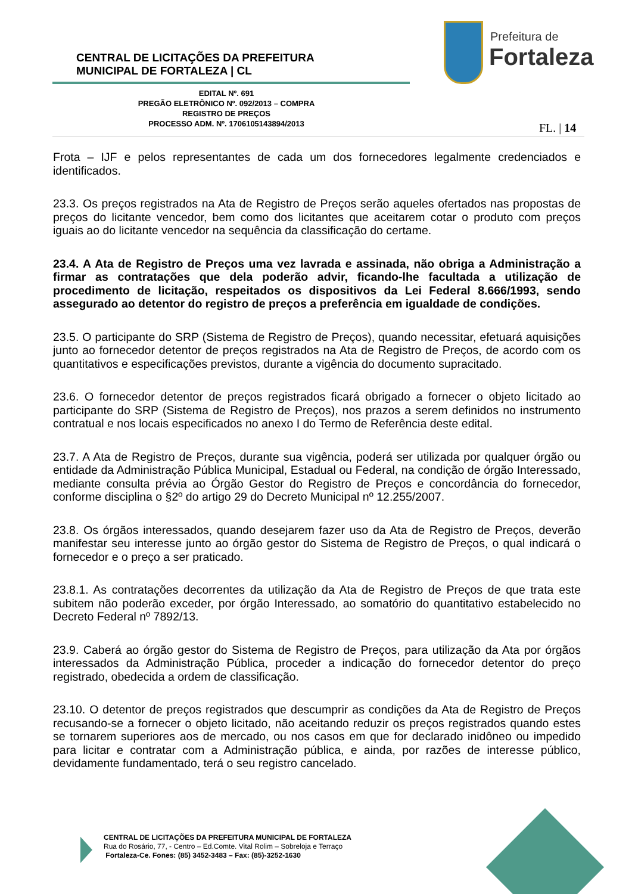CENTRAL DE LICITAÇÕES DA PREFEITURA
MUNICIPAL DE FORTALEZA | CL
Prefeitura de
Fortaleza
EDITAL Nº. 691
PREGÃO ELETRÔNICO Nº. 092/2013 – COMPRA
REGISTRO DE PREÇOS
PROCESSO ADM. Nº. 1706105143894/2013
FL. | 14
Frota – IJF e pelos representantes de cada um dos fornecedores legalmente credenciados e identificados.
23.3. Os preços registrados na Ata de Registro de Preços serão aqueles ofertados nas propostas de preços do licitante vencedor, bem como dos licitantes que aceitarem cotar o produto com preços iguais ao do licitante vencedor na sequência da classificação do certame.
23.4. A Ata de Registro de Preços uma vez lavrada e assinada, não obriga a Administração a firmar as contratações que dela poderão advir, ficando-lhe facultada a utilização de procedimento de licitação, respeitados os dispositivos da Lei Federal 8.666/1993, sendo assegurado ao detentor do registro de preços a preferência em igualdade de condições.
23.5. O participante do SRP (Sistema de Registro de Preços), quando necessitar, efetuará aquisições junto ao fornecedor detentor de preços registrados na Ata de Registro de Preços, de acordo com os quantitativos e especificações previstos, durante a vigência do documento supracitado.
23.6. O fornecedor detentor de preços registrados ficará obrigado a fornecer o objeto licitado ao participante do SRP (Sistema de Registro de Preços), nos prazos a serem definidos no instrumento contratual e nos locais especificados no anexo I do Termo de Referência deste edital.
23.7. A Ata de Registro de Preços, durante sua vigência, poderá ser utilizada por qualquer órgão ou entidade da Administração Pública Municipal, Estadual ou Federal, na condição de órgão Interessado, mediante consulta prévia ao Órgão Gestor do Registro de Preços e concordância do fornecedor, conforme disciplina o §2º do artigo 29 do Decreto Municipal nº 12.255/2007.
23.8. Os órgãos interessados, quando desejarem fazer uso da Ata de Registro de Preços, deverão manifestar seu interesse junto ao órgão gestor do Sistema de Registro de Preços, o qual indicará o fornecedor e o preço a ser praticado.
23.8.1. As contratações decorrentes da utilização da Ata de Registro de Preços de que trata este subitem não poderão exceder, por órgão Interessado, ao somatório do quantitativo estabelecido no Decreto Federal nº 7892/13.
23.9. Caberá ao órgão gestor do Sistema de Registro de Preços, para utilização da Ata por órgãos interessados da Administração Pública, proceder a indicação do fornecedor detentor do preço registrado, obedecida a ordem de classificação.
23.10. O detentor de preços registrados que descumprir as condições da Ata de Registro de Preços recusando-se a fornecer o objeto licitado, não aceitando reduzir os preços registrados quando estes se tornarem superiores aos de mercado, ou nos casos em que for declarado inidôneo ou impedido para licitar e contratar com a Administração pública, e ainda, por razões de interesse público, devidamente fundamentado, terá o seu registro cancelado.
CENTRAL DE LICITAÇÕES DA PREFEITURA MUNICIPAL DE FORTALEZA
Rua do Rosário, 77, - Centro – Ed.Comte. Vital Rolim – Sobreloja e Terraço
Fortaleza-Ce. Fones: (85) 3452-3483 – Fax: (85)-3252-1630